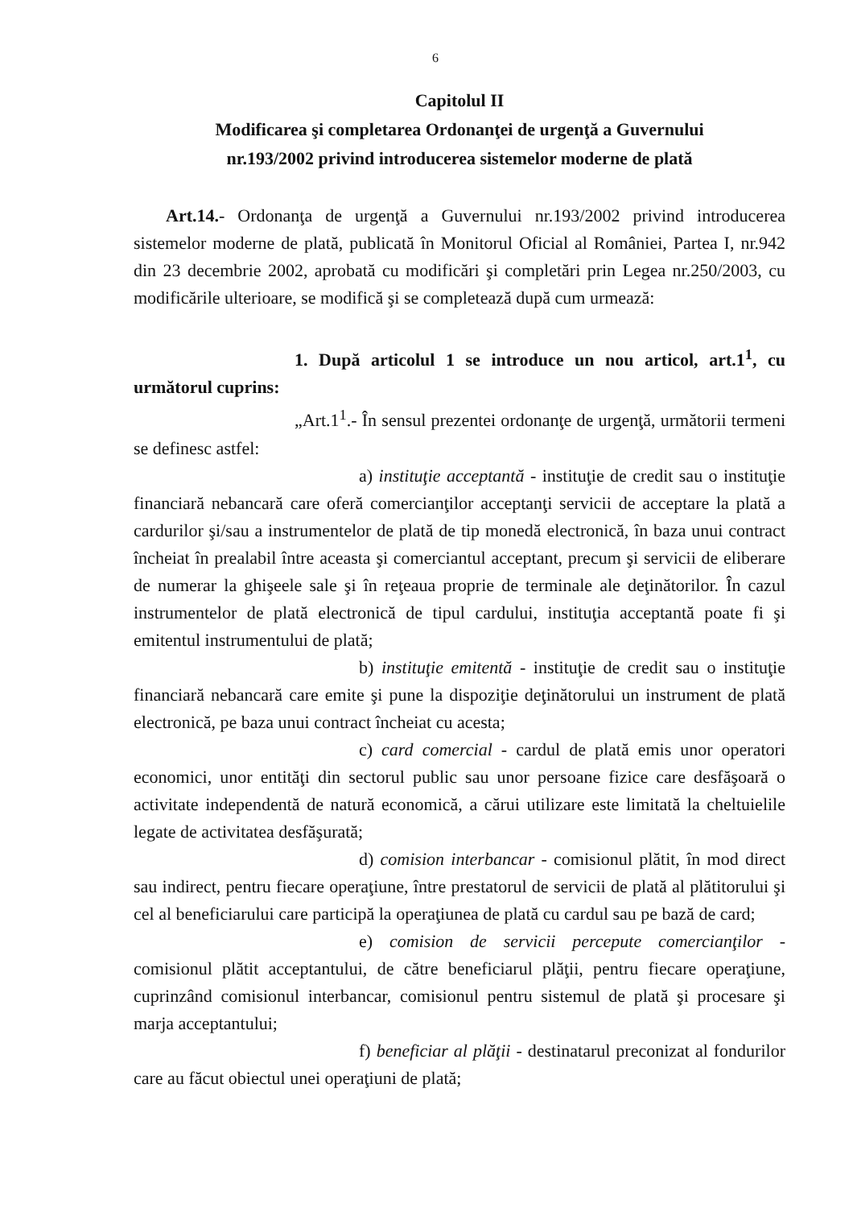6
Capitolul II
Modificarea şi completarea Ordonanţei de urgenţă a Guvernului
nr.193/2002 privind introducerea sistemelor moderne de plată
Art.14.- Ordonanţa de urgenţă a Guvernului nr.193/2002 privind introducerea sistemelor moderne de plată, publicată în Monitorul Oficial al României, Partea I, nr.942 din 23 decembrie 2002, aprobată cu modificări şi completări prin Legea nr.250/2003, cu modificările ulterioare, se modifică şi se completează după cum urmează:
1. După articolul 1 se introduce un nou articol, art.1<sup>1</sup>, cu următorul cuprins:
„Art.1<sup>1</sup>.- În sensul prezentei ordonanţe de urgenţă, următorii termeni se definesc astfel:
a) instituţie acceptantă - instituţie de credit sau o instituţie financiară nebancară care oferă comercianţilor acceptanţi servicii de acceptare la plată a cardurilor şi/sau a instrumentelor de plată de tip monedă electronică, în baza unui contract încheiat în prealabil între aceasta şi comerciantul acceptant, precum şi servicii de eliberare de numerar la ghişeele sale şi în reţeaua proprie de terminale ale deţinătorilor. În cazul instrumentelor de plată electronică de tipul cardului, instituţia acceptantă poate fi şi emitentul instrumentului de plată;
b) instituţie emitentă - instituţie de credit sau o instituţie financiară nebancară care emite şi pune la dispoziţie deţinătorului un instrument de plată electronică, pe baza unui contract încheiat cu acesta;
c) card comercial - cardul de plată emis unor operatori economici, unor entităţi din sectorul public sau unor persoane fizice care desfăşoară o activitate independentă de natură economică, a cărui utilizare este limitată la cheltuielile legate de activitatea desfăşurată;
d) comision interbancar - comisionul plătit, în mod direct sau indirect, pentru fiecare operaţiune, între prestatorul de servicii de plată al plătitorului şi cel al beneficiarului care participă la operaţiunea de plată cu cardul sau pe bază de card;
e) comision de servicii percepute comercianţilor - comisionul plătit acceptantului, de către beneficiarul plăţii, pentru fiecare operaţiune, cuprinzând comisionul interbancar, comisionul pentru sistemul de plată şi procesare şi marja acceptantului;
f) beneficiar al plăţii - destinatarul preconizat al fondurilor care au făcut obiectul unei operaţiuni de plată;